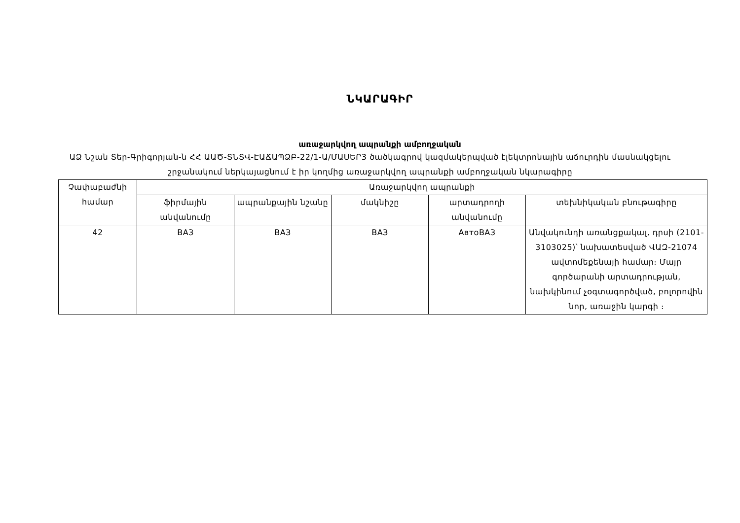ՆԿԱՐԱԳԻՐ
առաջարկվող ապրանքի ամբողջական
ԱՁ Նշան Տեր-Գրիգորյան-ն ՀՀ ԱԱԾ-ՏՆՏՎ-ԷԱՃԱՊՁԲ-22/1-Ա/ՄԱՍԵՐ3 ծածկագրով կազմակերպված էլեկտրոնային աճուրդին մասնակցելու շրջանակում ներկայացնում է իր կողմից առաջարկվող ապրանքի ամբողջական նկարագիրը
| Չափաբաժնի համար | Առաջարկվող ապրանքի | | | | |
| --- | --- | --- | --- | --- | --- |
| | ֆիրմային անվանումը | ապրանքային նշանը | մակնիշը | արտադրողի անվանումը | տեխնիկական բնութագիրը |
| 42 | ВАЗ | ВАЗ | ВАЗ | АвтоВАЗ | Անվակունդի առանցքակալ, դրսի (2101-3103025)՝ նախատեսված ՎԱԶ-21074 ավտոմեքենայի համար։ Մայր գործարանի արտադրության, նախկինում չօգտագործված, բոլորովին նոր, առաջին կարգի ։ |